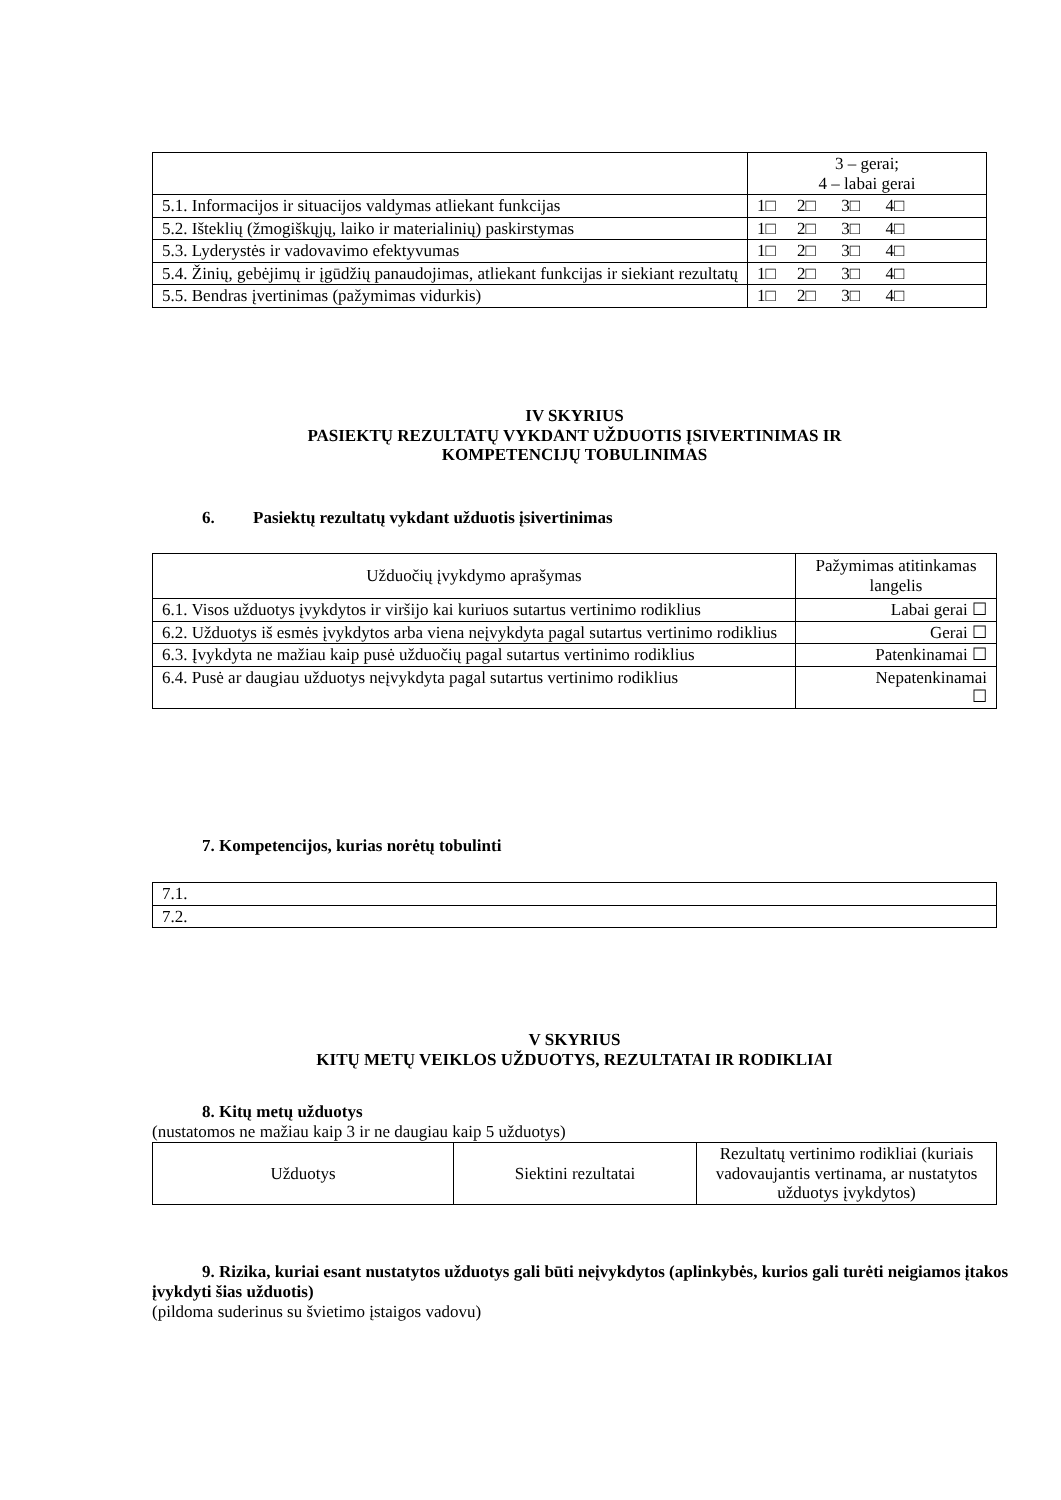| | 3 – gerai; 4 – labai gerai |
| 5.1. Informacijos ir situacijos valdymas atliekant funkcijas | 1□ 2□ 3□ 4□ |
| 5.2. Išteklių (žmogiškųjų, laiko ir materialinių) paskirstymas | 1□ 2□ 3□ 4□ |
| 5.3. Lyderystės ir vadovavimo efektyvumas | 1□ 2□ 3□ 4□ |
| 5.4. Žinių, gebėjimų ir įgūdžių panaudojimas, atliekant funkcijas ir siekiant rezultatų | 1□ 2□ 3□ 4□ |
| 5.5. Bendras įvertinimas (pažymimas vidurkis) | 1□ 2□ 3□ 4□ |
IV SKYRIUS
PASIEKTŲ REZULTATŲ VYKDANT UŽDUOTIS ĮSIVERTINIMAS IR
KOMPETENCIJŲ TOBULINIMAS
6. Pasiektų rezultatų vykdant užduotis įsivertinimas
| Užduočių įvykdymo aprašymas | Pažymimas atitinkamas langelis |
| 6.1. Visos užduotys įvykdytos ir viršijo kai kuriuos sutartus vertinimo rodiklius | Labai gerai ☐ |
| 6.2. Užduotys iš esmės įvykdytos arba viena neįvykdyta pagal sutartus vertinimo rodiklius | Gerai ☐ |
| 6.3. Įvykdyta ne mažiau kaip pusė užduočių pagal sutartus vertinimo rodiklius | Patenkinamai ☐ |
| 6.4. Pusė ar daugiau užduotys neįvykdyta pagal sutartus vertinimo rodiklius | Nepatenkinamai ☐ |
7. Kompetencijos, kurias norėtų tobulinti
| 7.1. |
| 7.2. |
V SKYRIUS
KITŲ METŲ VEIKLOS UŽDUOTYS, REZULTATAI IR RODIKLIAI
8. Kitų metų užduotys
(nustatomos ne mažiau kaip 3 ir ne daugiau kaip 5 užduotys)
| Užduotys | Siektini rezultatai | Rezultatų vertinimo rodikliai (kuriais vadovaujantis vertinama, ar nustatytos užduotys įvykdytos) |
9. Rizika, kuriai esant nustatytos užduotys gali būti neįvykdytos (aplinkybės, kurios gali turėti neigiamos įtakos įvykdyti šias užduotis)
(pildoma suderinus su švietimo įstaigos vadovu)